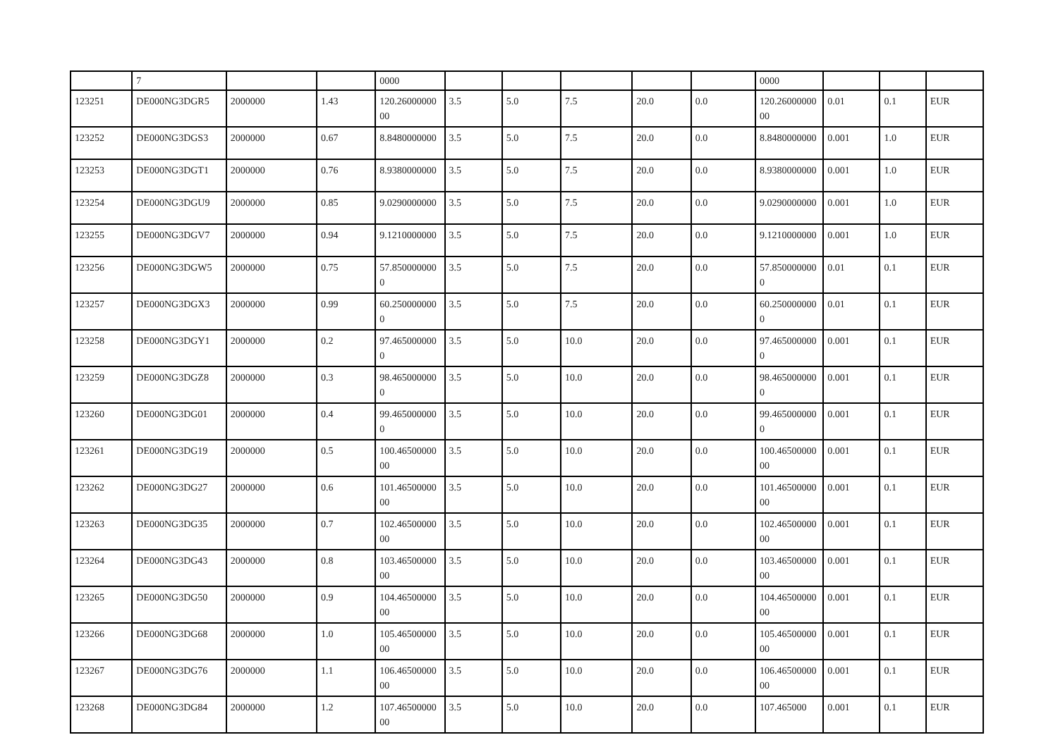| | 7 | | | 0000 | | | | | | 0000 | | | |
| 123251 | DE000NG3DGR5 | 2000000 | 1.43 | 120.2600000000 | 3.5 | 5.0 | 7.5 | 20.0 | 0.0 | 120.2600000000 | 0.01 | 0.1 | EUR |
| 123252 | DE000NG3DGS3 | 2000000 | 0.67 | 8.8480000000 | 3.5 | 5.0 | 7.5 | 20.0 | 0.0 | 8.8480000000 | 0.001 | 1.0 | EUR |
| 123253 | DE000NG3DGT1 | 2000000 | 0.76 | 8.9380000000 | 3.5 | 5.0 | 7.5 | 20.0 | 0.0 | 8.9380000000 | 0.001 | 1.0 | EUR |
| 123254 | DE000NG3DGU9 | 2000000 | 0.85 | 9.0290000000 | 3.5 | 5.0 | 7.5 | 20.0 | 0.0 | 9.0290000000 | 0.001 | 1.0 | EUR |
| 123255 | DE000NG3DGV7 | 2000000 | 0.94 | 9.1210000000 | 3.5 | 5.0 | 7.5 | 20.0 | 0.0 | 9.1210000000 | 0.001 | 1.0 | EUR |
| 123256 | DE000NG3DGW5 | 2000000 | 0.75 | 57.8500000000 | 3.5 | 5.0 | 7.5 | 20.0 | 0.0 | 57.8500000000 | 0.01 | 0.1 | EUR |
| 123257 | DE000NG3DGX3 | 2000000 | 0.99 | 60.2500000000 | 3.5 | 5.0 | 7.5 | 20.0 | 0.0 | 60.2500000000 | 0.01 | 0.1 | EUR |
| 123258 | DE000NG3DGY1 | 2000000 | 0.2 | 97.4650000000 | 3.5 | 5.0 | 10.0 | 20.0 | 0.0 | 97.4650000000 | 0.001 | 0.1 | EUR |
| 123259 | DE000NG3DGZ8 | 2000000 | 0.3 | 98.4650000000 | 3.5 | 5.0 | 10.0 | 20.0 | 0.0 | 98.4650000000 | 0.001 | 0.1 | EUR |
| 123260 | DE000NG3DG01 | 2000000 | 0.4 | 99.4650000000 | 3.5 | 5.0 | 10.0 | 20.0 | 0.0 | 99.4650000000 | 0.001 | 0.1 | EUR |
| 123261 | DE000NG3DG19 | 2000000 | 0.5 | 100.4650000000 | 3.5 | 5.0 | 10.0 | 20.0 | 0.0 | 100.4650000000 | 0.001 | 0.1 | EUR |
| 123262 | DE000NG3DG27 | 2000000 | 0.6 | 101.4650000000 | 3.5 | 5.0 | 10.0 | 20.0 | 0.0 | 101.4650000000 | 0.001 | 0.1 | EUR |
| 123263 | DE000NG3DG35 | 2000000 | 0.7 | 102.4650000000 | 3.5 | 5.0 | 10.0 | 20.0 | 0.0 | 102.4650000000 | 0.001 | 0.1 | EUR |
| 123264 | DE000NG3DG43 | 2000000 | 0.8 | 103.4650000000 | 3.5 | 5.0 | 10.0 | 20.0 | 0.0 | 103.4650000000 | 0.001 | 0.1 | EUR |
| 123265 | DE000NG3DG50 | 2000000 | 0.9 | 104.4650000000 | 3.5 | 5.0 | 10.0 | 20.0 | 0.0 | 104.4650000000 | 0.001 | 0.1 | EUR |
| 123266 | DE000NG3DG68 | 2000000 | 1.0 | 105.4650000000 | 3.5 | 5.0 | 10.0 | 20.0 | 0.0 | 105.4650000000 | 0.001 | 0.1 | EUR |
| 123267 | DE000NG3DG76 | 2000000 | 1.1 | 106.4650000000 | 3.5 | 5.0 | 10.0 | 20.0 | 0.0 | 106.4650000000 | 0.001 | 0.1 | EUR |
| 123268 | DE000NG3DG84 | 2000000 | 1.2 | 107.4650000000 | 3.5 | 5.0 | 10.0 | 20.0 | 0.0 | 107.465000 | 0.001 | 0.1 | EUR |